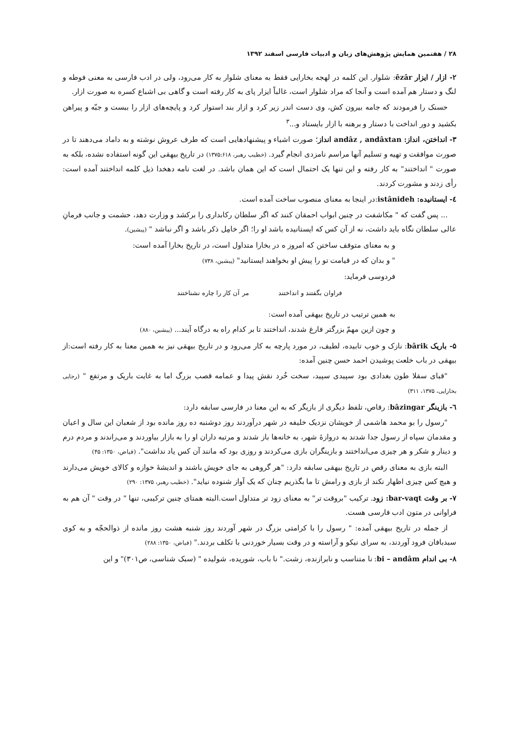۲۸ / هفتمین همایش پژوهش‌های زبان و ادبیات فارسی اسفند ۱۳۹۲
۲- ازار / ایزار êzâr: شلوار. این کلمه در لهجه بخارایی فقط به معنای شلوار به کار می‌رود، ولی در ادب فارسی به معنی فوطه و لنگ و دستار هم آمده است و آنجا که مراد شلوار است، غالباً ایزار پای به کار رفته است و گاهی بی اشباع کسره به صورت ازار.
حسنک را فرمودند که جامه بیرون کش، وی دست اندر زیر کرد و ازار بند استوار کرد و پایچه‌های ازار را ببست و جبّه و پیراهن بکشید و دور انداخت با دستار و برهنه با ازار بایستاد و...<sup>۳</sup>
۳- انداختن، انداز: andâz , andâxtan انداز؛ صورت اشیاء و پیشنهادهایی است که طرف عروش نوشته و به داماد می‌دهند تا در صورت موافقت و تهیه و تسلیم آنها مراسم نامزدی انجام گیرد. (خطیب رهبر، ۱۳۷۵:۶۱۸) در تاریخ بیهقی این گونه استفاده نشده، بلکه به صورت " انداختند" به کار رفته و این تنها یک احتمال است که این همان باشد. در لغت نامه دهخدا ذیل کلمه انداختند آمده است: رأی زدند و مشورت کردند.
٤- ایستانیده: istânideh:در اینجا به معنای منصوب ساخت آمده است.
... پس گفت که " مکاشفت در چنین ابواب احمقان کنند که اگر سلطان رکابداری را برکشد و وزارت دهد، حشمت و جانب فرمانِ عالی سلطان نگاه باید داشت، نه از آن کس که ایستانیده باشد او را؛ اگر خامِل ذکر باشد و اگر نباشد " (پیشین).
و به معنای متوقف ساختن که امروز ه در بخارا متداول است، در تاریخ بخارا آمده است:
" و بدان که در قیامت تو را پیش او بخواهند ایستانید" (پیشین، ۷۳۸)
فردوسی فرماید:
فراوان بگفتند و انداختند مر آن کار را چاره نشناختند
به همین ترتیب در تاریخ بیهقی آمده است:
و چون ازین مهمّ بزرگتر فارغ شدند، انداختند تا بر کدام راه به درگاه آیند... (پیشین، ۸۸۰)
۵- باریک bârik: نازک و خوب تابیده، لطیف، در مورد پارچه به کار می‌رود و در تاریخ بیهقی نیز به همین معنا به کار رفته است:از بیهقی در باب خلعت پوشیدن احمد حسن چنین آمده:
"قبای سقلا طون بغدادی بود سپیدی سپید، سخت خُرد نقش پیدا و عمامه قصب بزرگ اما به غایت باریک و مرتفع " (رجایی بخارایی، ۱۳۷۵، ۳۱۱)
٦- بازینگر bâzingar: رقاص، تلفظ دیگری از بازیگر که به این معنا در فارسی سابقه دارد:
"رسول را بو محمد هاشمی از خویشان نزدیک خلیفه در شهر درآوردند روز دوشنبه ده روز مانده بود از شعبان این سال و اعیان و مقدمان سپاه از رسول جدا شدند به دروازهٔ شهر، به خانه‌ها باز شدند و مرتبه داران او را به بازار بیاوردند و می‌راندند و مردم درم و دینار و شکر و هر چیزی می‌انداختند و بازینگران بازی می‌کردند و روزی بود که مانند آن کس یاد نداشت". (فیاض، ۱۳۵۰: ۴۵)
البته بازی به معنای رقص در تاریخ بیهقی سابقه دارد: "هر گروهی به جای خویش باشند و اندیشهٔ خوازه و کالای خویش می‌دارند و هیچ کس چیزی اظهار نکند از بازی و رامش تا ما بگذریم چنان که یک آواز شنوده نیاید". (خطیب رهبر، ۱۳۷۵: ۲۹۰)
۷- بر وقت bar-vaqt: زود. ترکیب "بروقت تر" به معنای زود تر متداول است.البته همتای چنین ترکیبی، تنها " در وقت " آن هم به فراوانی در متون ادب فارسی هست.
از جمله در تاریخ بیهقی آمده: " رسول را با کرامتی بزرگ در شهر آوردند روز شنبه هشت روز مانده از ذوالحجّه و به کوی سبدبافان فرود آوردند، به سرای نیکو و آراسته و در وقت بسیار خوردنی با تکلف بردند." (فیاض، ۱۳۵۰: ۲۸۸)
۸- بی اندام bi – andâm: نا متناسب و نابرازنده، زشت." نا باب، شوریده، شولیده " (سبک شناسی، ص۳۰۱)" و این